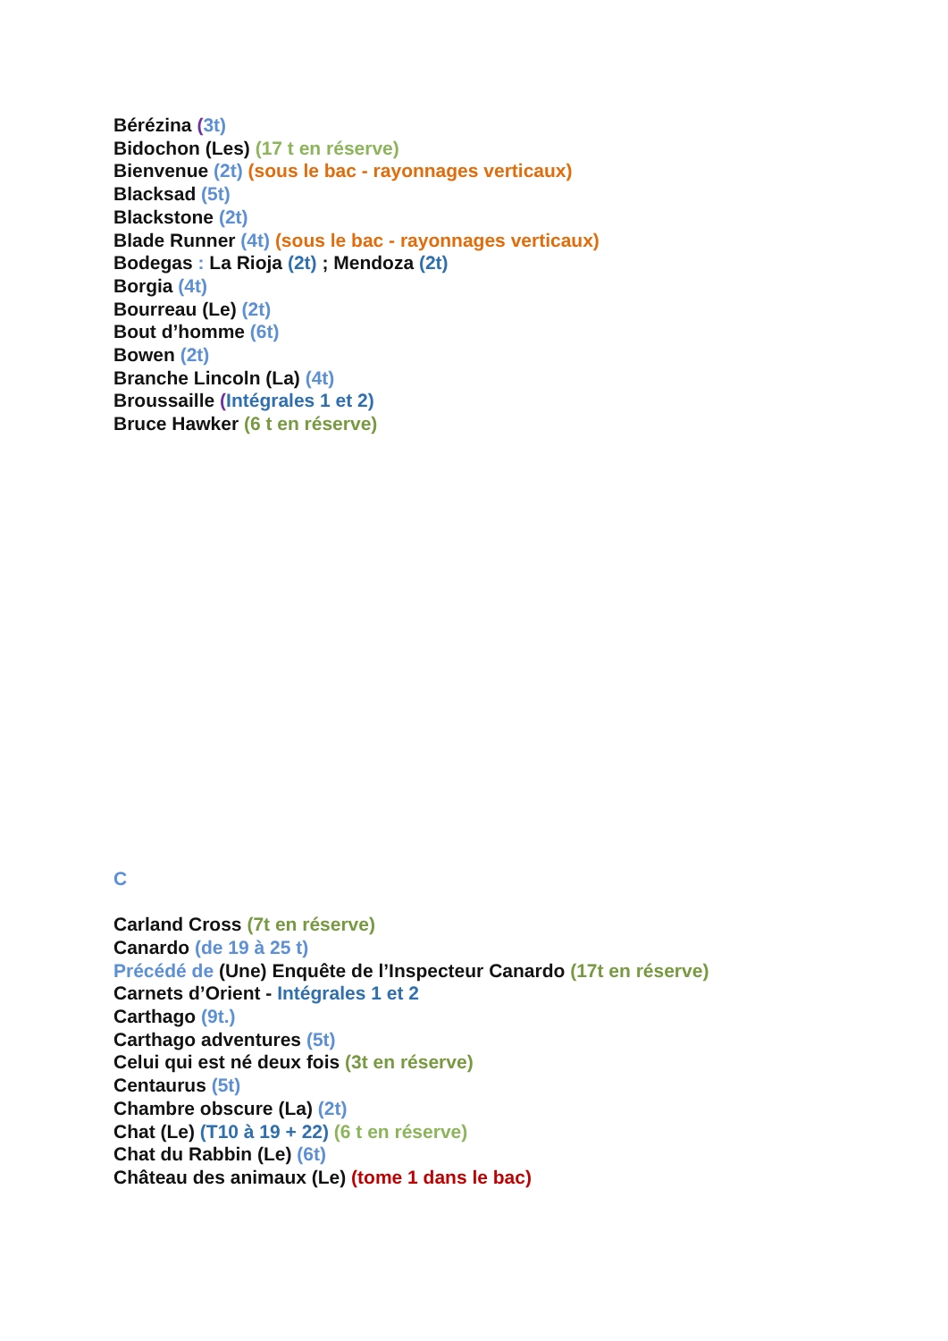Bérézina (3t)
Bidochon (Les) (17 t en réserve)
Bienvenue (2t) (sous le bac - rayonnages verticaux)
Blacksad (5t)
Blackstone (2t)
Blade Runner (4t) (sous le bac - rayonnages verticaux)
Bodegas : La Rioja (2t) ; Mendoza (2t)
Borgia (4t)
Bourreau (Le) (2t)
Bout d’homme (6t)
Bowen (2t)
Branche Lincoln (La) (4t)
Broussaille (Intégrales 1 et 2)
Bruce Hawker (6 t en réserve)
C
Carland Cross (7t en réserve)
Canardo (de 19 à 25 t)
Précédé de (Une) Enquête de l’Inspecteur Canardo (17t en réserve)
Carnets d’Orient - Intégrales 1 et 2
Carthago (9t.)
Carthago adventures (5t)
Celui qui est né deux fois (3t en réserve)
Centaurus (5t)
Chambre obscure (La) (2t)
Chat (Le) (T10 à 19 + 22) (6 t en réserve)
Chat du Rabbin (Le) (6t)
Château des animaux (Le) (tome 1 dans le bac)